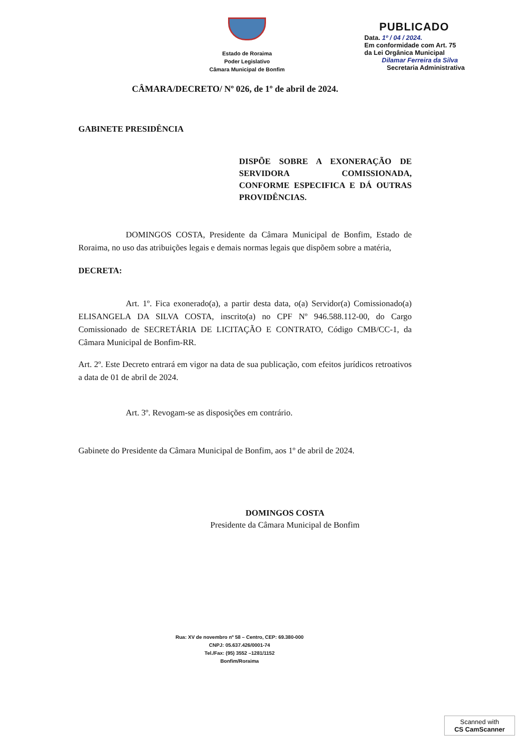Estado de Roraima
Poder Legislativo
Câmara Municipal de Bonfim
PUBLICADO
Data. 1º / 04 / 2024.
Em conformidade com Art. 75
da Lei Orgânica Municipal
Dilamar Ferreira da Silva
Secretaria Administrativa
CÂMARA/DECRETO/ Nº 026, de 1º de abril de 2024.
GABINETE PRESIDÊNCIA
DISPÕE SOBRE A EXONERAÇÃO DE SERVIDORA COMISSIONADA, CONFORME ESPECIFICA E DÁ OUTRAS PROVIDÊNCIAS.
DOMINGOS COSTA, Presidente da Câmara Municipal de Bonfim, Estado de Roraima, no uso das atribuições legais e demais normas legais que dispõem sobre a matéria,
DECRETA:
Art. 1º. Fica exonerado(a), a partir desta data, o(a) Servidor(a) Comissionado(a) ELISANGELA DA SILVA COSTA, inscrito(a) no CPF Nº 946.588.112-00, do Cargo Comissionado de SECRETÁRIA DE LICITAÇÃO E CONTRATO, Código CMB/CC-1, da Câmara Municipal de Bonfim-RR.
Art. 2º. Este Decreto entrará em vigor na data de sua publicação, com efeitos jurídicos retroativos a data de 01 de abril de 2024.
Art. 3º. Revogam-se as disposições em contrário.
Gabinete do Presidente da Câmara Municipal de Bonfim, aos 1º de abril de 2024.
DOMINGOS COSTA
Presidente da Câmara Municipal de Bonfim
Rua: XV de novembro nº 58 – Centro, CEP: 69.380-000
CNPJ: 05.637.426/0001-74
Tel./Fax: (95) 3552 –1281/1152
Bonfim/Roraima
Scanned with
CS CamScanner